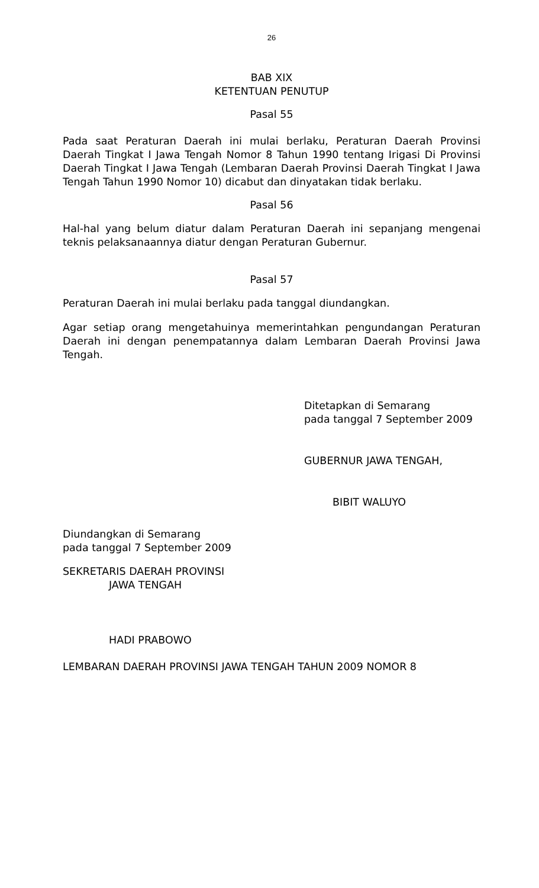26
BAB XIX
KETENTUAN PENUTUP
Pasal 55
Pada saat Peraturan Daerah ini mulai berlaku, Peraturan Daerah Provinsi Daerah Tingkat I Jawa Tengah Nomor 8 Tahun 1990 tentang Irigasi Di Provinsi Daerah Tingkat I Jawa Tengah (Lembaran Daerah Provinsi Daerah Tingkat I Jawa Tengah Tahun 1990 Nomor 10) dicabut dan dinyatakan tidak berlaku.
Pasal 56
Hal-hal yang belum diatur dalam Peraturan Daerah ini sepanjang mengenai teknis pelaksanaannya diatur dengan Peraturan Gubernur.
Pasal 57
Peraturan Daerah ini mulai berlaku pada tanggal diundangkan.
Agar setiap orang mengetahuinya memerintahkan pengundangan Peraturan Daerah ini dengan penempatannya dalam Lembaran Daerah Provinsi Jawa Tengah.
Ditetapkan di Semarang
pada tanggal 7 September 2009
GUBERNUR JAWA TENGAH,
BIBIT WALUYO
Diundangkan di Semarang
pada tanggal 7 September 2009
SEKRETARIS DAERAH PROVINSI
JAWA TENGAH
HADI PRABOWO
LEMBARAN DAERAH PROVINSI JAWA TENGAH TAHUN 2009 NOMOR 8